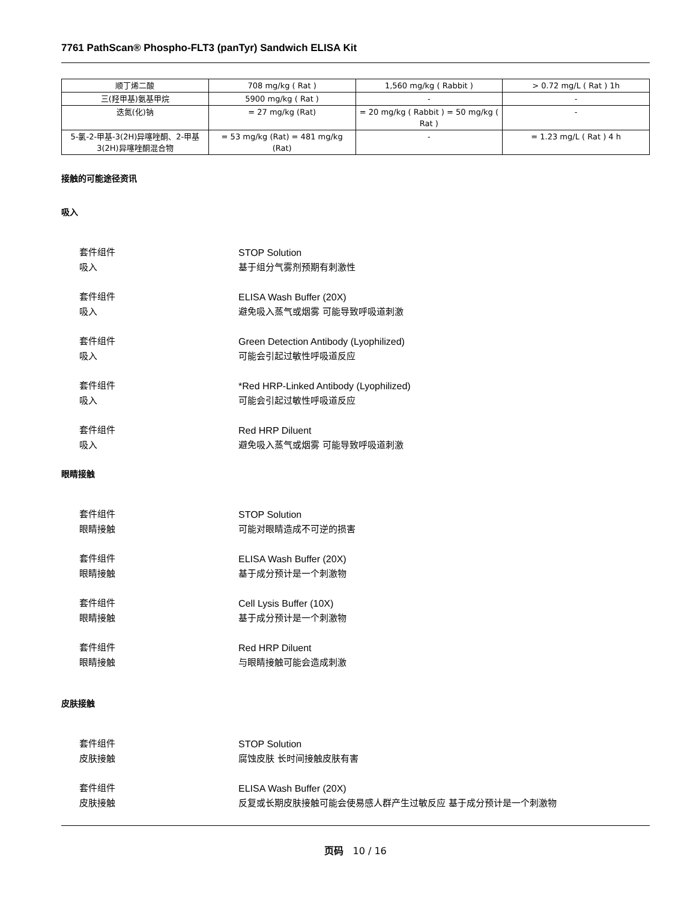7761 PathScan® Phospho-FLT3 (panTyr) Sandwich ELISA Kit
| 顺丁烯二酸 | 708 mg/kg ( Rat ) | 1,560 mg/kg ( Rabbit ) | > 0.72 mg/L ( Rat ) 1h |
| 三(羟甲基)氨基甲烷 | 5900 mg/kg ( Rat ) | - | - |
| 迭氮(化)钠 | = 27 mg/kg (Rat) | = 20 mg/kg ( Rabbit ) = 50 mg/kg ( Rat ) | - |
| 5-氯-2-甲基-3(2H)异噻唑酮、2-甲基3(2H)异噻唑酮混合物 | = 53 mg/kg (Rat) = 481 mg/kg (Rat) | - | = 1.23 mg/L ( Rat ) 4 h |
接触的可能途径资讯
吸入
套件组件 STOP Solution
吸入 基于组分气雾剂预期有刺激性
套件组件 ELISA Wash Buffer (20X)
吸入 避免吸入蒸气或烟雾 可能导致呼吸道刺激
套件组件 Green Detection Antibody (Lyophilized)
吸入 可能会引起过敏性呼吸道反应
套件组件 *Red HRP-Linked Antibody (Lyophilized)
吸入 可能会引起过敏性呼吸道反应
套件组件 Red HRP Diluent
吸入 避免吸入蒸气或烟雾 可能导致呼吸道刺激
眼睛接触
套件组件 STOP Solution
眼睛接触 可能对眼睛造成不可逆的损害
套件组件 ELISA Wash Buffer (20X)
眼睛接触 基于成分预计是一个刺激物
套件组件 Cell Lysis Buffer (10X)
眼睛接触 基于成分预计是一个刺激物
套件组件 Red HRP Diluent
眼睛接触 与眼睛接触可能会造成刺激
皮肤接触
套件组件 STOP Solution
皮肤接触 腐蚀皮肤 长时间接触皮肤有害
套件组件 ELISA Wash Buffer (20X)
皮肤接触 反复或长期皮肤接触可能会使易感人群产生过敏反应 基于成分预计是一个刺激物
页码 10 / 16